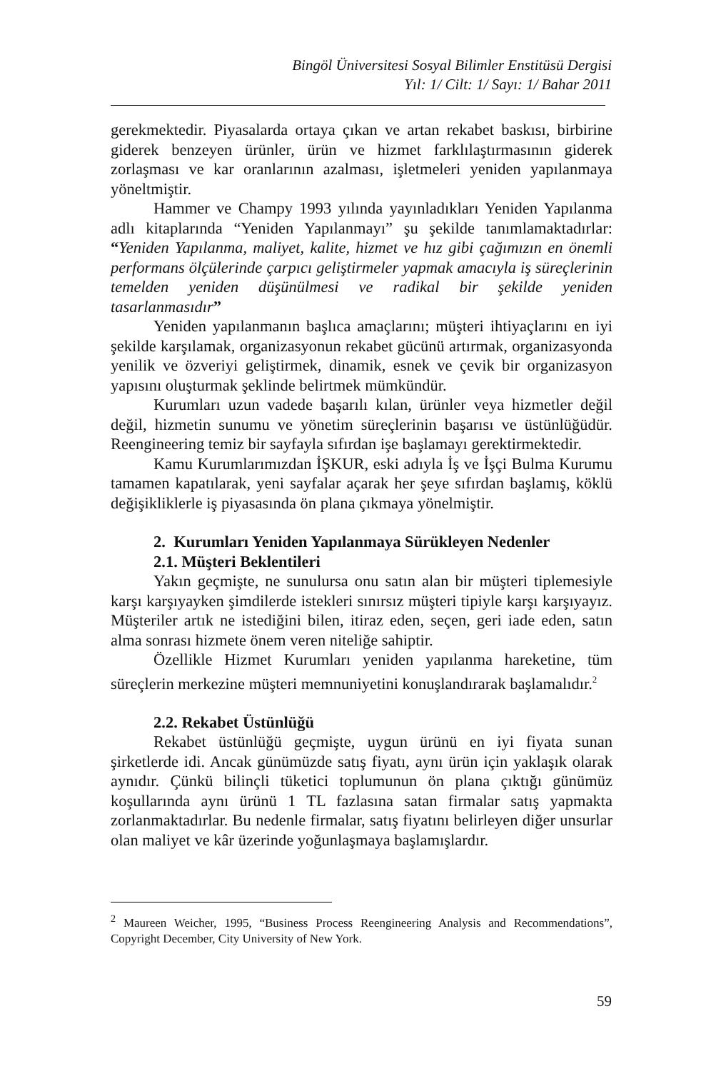Bingöl Üniversitesi Sosyal Bilimler Enstitüsü Dergisi
Yıl: 1/ Cilt: 1/ Sayı: 1/ Bahar 2011
gerekmektedir. Piyasalarda ortaya çıkan ve artan rekabet baskısı, birbirine giderek benzeyen ürünler, ürün ve hizmet farklılaştırmasının giderek zorlaşması ve kar oranlarının azalması, işletmeleri yeniden yapılanmaya yöneltmiştir.
Hammer ve Champy 1993 yılında yayınladıkları Yeniden Yapılanma adlı kitaplarında “Yeniden Yapılanmayı” şu şekilde tanımlamaktadırlar: “Yeniden Yapılanma, maliyet, kalite, hizmet ve hız gibi çağımızın en önemli performans ölçülerinde çarpıcı geliştirmeler yapmak amacıyla iş süreçlerinin temelden yeniden düşünülmesi ve radikal bir şekilde yeniden tasarlanmasıdır”
Yeniden yapılanmanın başlıca amaçlarını; müşteri ihtiyaçlarını en iyi şekilde karşılamak, organizasyonun rekabet gücünü artırmak, organizasyonda yenilik ve özveriyi geliştirmek, dinamik, esnek ve çevik bir organizasyon yapısını oluşturmak şeklinde belirtmek mümkündür.
Kurumları uzun vadede başarılı kılan, ürünler veya hizmetler değil değil, hizmetin sunumu ve yönetim süreçlerinin başarısı ve üstünlüğüdür. Reengineering temiz bir sayfayla sıfırdan işe başlamayı gerektirmektedir.
Kamu Kurumlarımızdan İŞKUR, eski adıyla İş ve İşçi Bulma Kurumu tamamen kapatılarak, yeni sayfalar açarak her şeye sıfırdan başlamış, köklü değişikliklerle iş piyasasında ön plana çıkmaya yönelmiştir.
2. Kurumları Yeniden Yapılanmaya Sürükleyen Nedenler
2.1. Müşteri Beklentileri
Yakın geçmişte, ne sunulursa onu satın alan bir müşteri tiplemesiyle karşı karşıyayken şimdilerde istekleri sınırsız müşteri tipiyle karşı karşıyayız. Müşteriler artık ne istediğini bilen, itiraz eden, seçen, geri iade eden, satın alma sonrası hizmete önem veren niteliğe sahiptir.
Özellikle Hizmet Kurumları yeniden yapılanma hareketine, tüm süreçlerin merkezine müşteri memnuniyetini konuşlandırarak başlamalıdır.<sup>2</sup>
2.2. Rekabet Üstünlüğü
Rekabet üstünlüğü geçmişte, uygun ürünü en iyi fiyata sunan şirketlerde idi. Ancak günümüzde satış fiyatı, aynı ürün için yaklaşık olarak aynıdır. Çünkü bilinçli tüketici toplumunun ön plana çıktığı günümüz koşullarında aynı ürünü 1 TL fazlasına satan firmalar satış yapmakta zorlanmaktadırlar. Bu nedenle firmalar, satış fiyatını belirleyen diğer unsurlar olan maliyet ve kâr üzerinde yoğunlaşmaya başlamışlardır.
<sup>2</sup> Maureen Weicher, 1995, “Business Process Reengineering Analysis and Recommendations”, Copyright December, City University of New York.
59